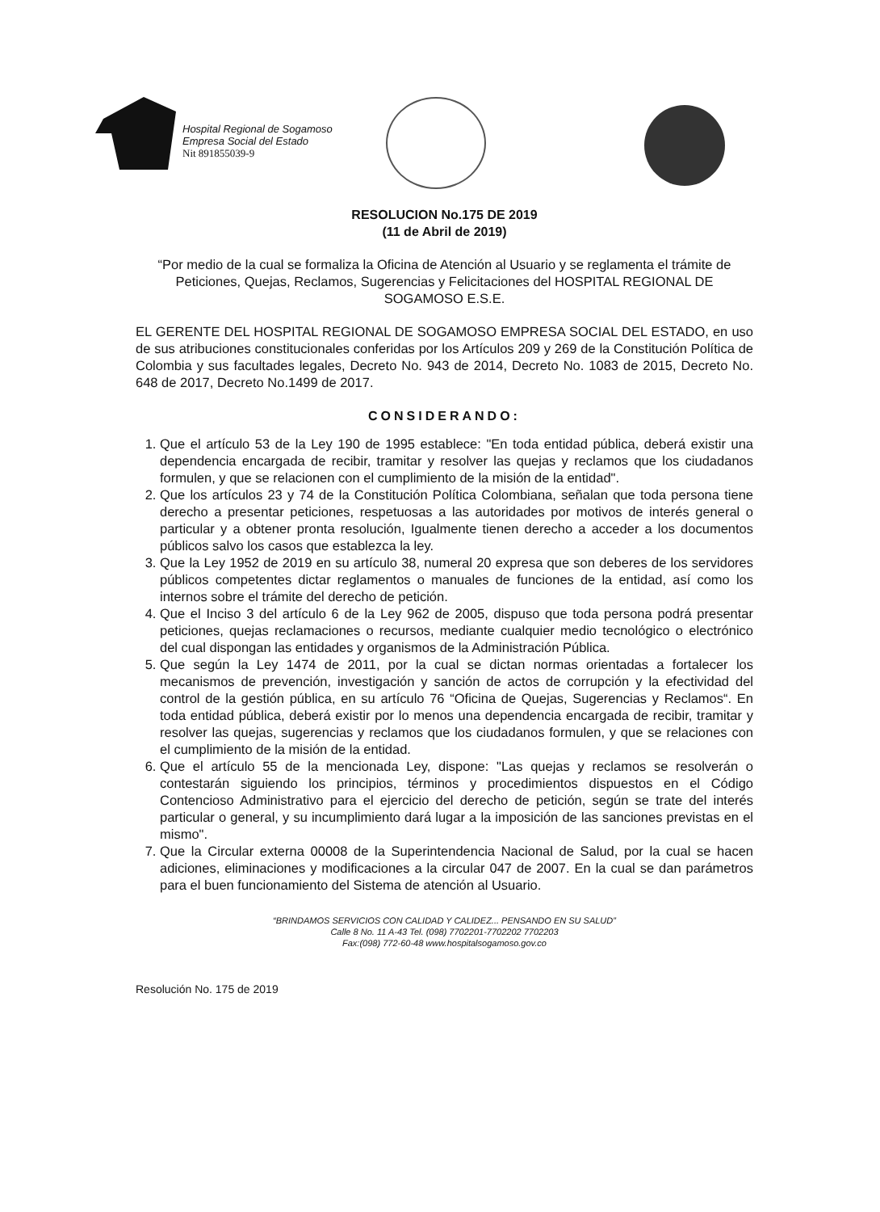Hospital Regional de Sogamoso
Empresa Social del Estado
Nit 891855039-9
RESOLUCION No.175 DE 2019
(11 de Abril de 2019)
“Por medio de la cual se formaliza la Oficina de Atención al Usuario y se reglamenta el trámite de Peticiones, Quejas, Reclamos, Sugerencias y Felicitaciones del HOSPITAL REGIONAL DE SOGAMOSO E.S.E.
EL GERENTE DEL HOSPITAL REGIONAL DE SOGAMOSO EMPRESA SOCIAL DEL ESTADO, en uso de sus atribuciones constitucionales conferidas por los Artículos 209 y 269 de la Constitución Política de Colombia y sus facultades legales, Decreto No. 943 de 2014, Decreto No. 1083 de 2015, Decreto No. 648 de 2017, Decreto No.1499 de 2017.
CONSIDERANDO:
1. Que el artículo 53 de la Ley 190 de 1995 establece: "En toda entidad pública, deberá existir una dependencia encargada de recibir, tramitar y resolver las quejas y reclamos que los ciudadanos formulen, y que se relacionen con el cumplimiento de la misión de la entidad".
2. Que los artículos 23 y 74 de la Constitución Política Colombiana, señalan que toda persona tiene derecho a presentar peticiones, respetuosas a las autoridades por motivos de interés general o particular y a obtener pronta resolución, Igualmente tienen derecho a acceder a los documentos públicos salvo los casos que establezca la ley.
3. Que la Ley 1952 de 2019 en su artículo 38, numeral 20 expresa que son deberes de los servidores públicos competentes dictar reglamentos o manuales de funciones de la entidad, así como los internos sobre el trámite del derecho de petición.
4. Que el Inciso 3 del artículo 6 de la Ley 962 de 2005, dispuso que toda persona podrá presentar peticiones, quejas reclamaciones o recursos, mediante cualquier medio tecnológico o electrónico del cual dispongan las entidades y organismos de la Administración Pública.
5. Que según la Ley 1474 de 2011, por la cual se dictan normas orientadas a fortalecer los mecanismos de prevención, investigación y sanción de actos de corrupción y la efectividad del control de la gestión pública, en su artículo 76 “Oficina de Quejas, Sugerencias y Reclamos“. En toda entidad pública, deberá existir por lo menos una dependencia encargada de recibir, tramitar y resolver las quejas, sugerencias y reclamos que los ciudadanos formulen, y que se relaciones con el cumplimiento de la misión de la entidad.
6. Que el artículo 55 de la mencionada Ley, dispone: "Las quejas y reclamos se resolverán o contestarán siguiendo los principios, términos y procedimientos dispuestos en el Código Contencioso Administrativo para el ejercicio del derecho de petición, según se trate del interés particular o general, y su incumplimiento dará lugar a la imposición de las sanciones previstas en el mismo".
7. Que la Circular externa 00008 de la Superintendencia Nacional de Salud, por la cual se hacen adiciones, eliminaciones y modificaciones a la circular 047 de 2007. En la cual se dan parámetros para el buen funcionamiento del Sistema de atención al Usuario.
“BRINDAMOS SERVICIOS CON CALIDAD Y CALIDEZ... PENSANDO EN SU SALUD”
Calle 8 No. 11 A-43 Tel. (098) 7702201-7702202 7702203
Fax:(098) 772-60-48 www.hospitalsogamoso.gov.co
Resolución No. 175 de 2019